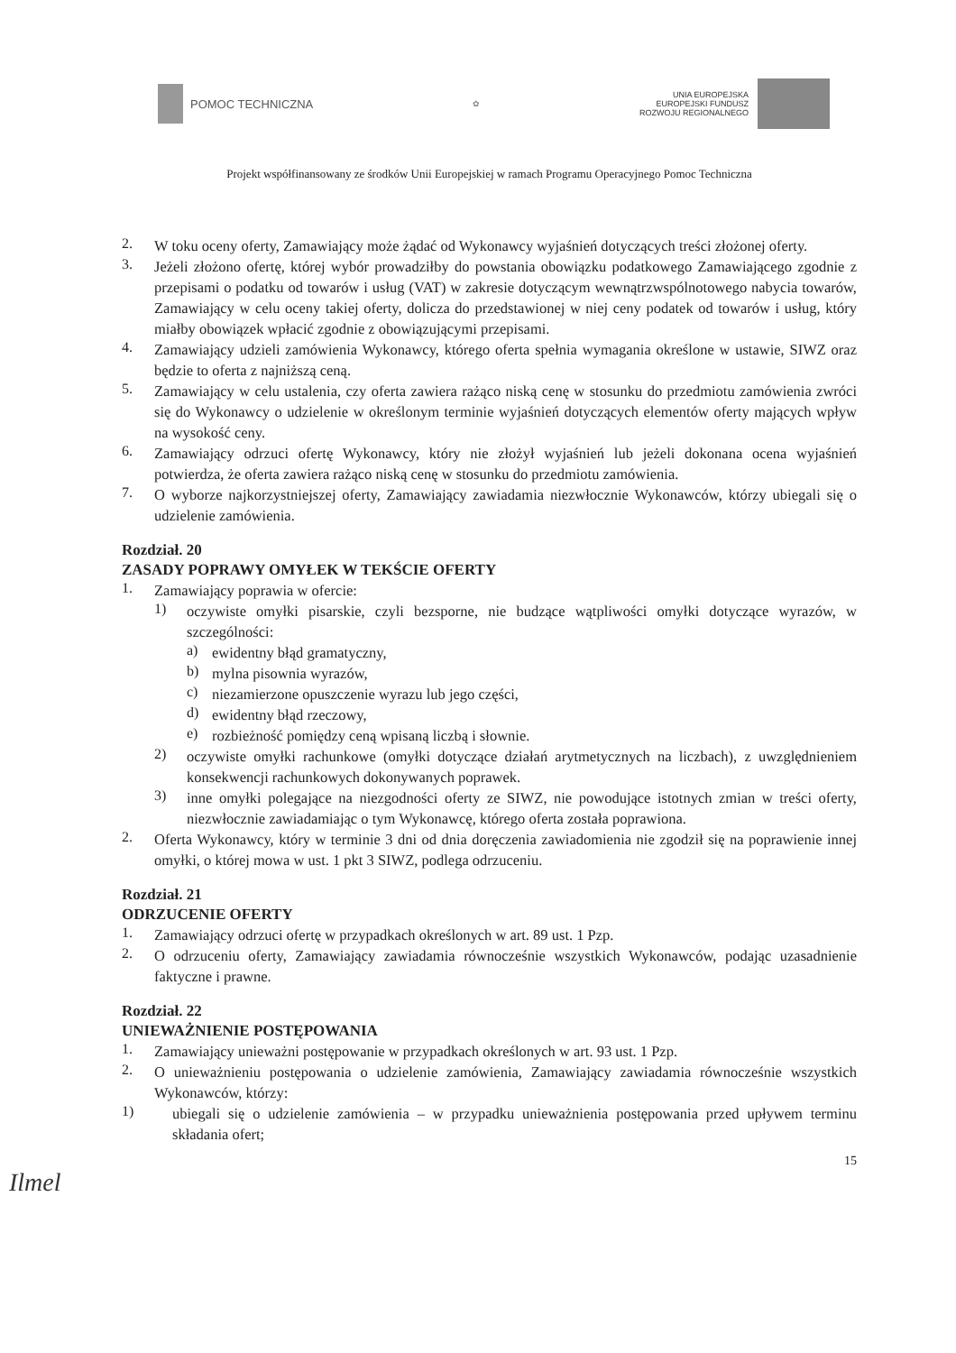POMOC TECHNICZNA
✿
UNIA EUROPEJSKA
EUROPEJSKI FUNDUSZ
ROZWOJU REGIONALNEGO
Projekt współfinansowany ze środków Unii Europejskiej w ramach Programu Operacyjnego Pomoc Techniczna
2.
W toku oceny oferty, Zamawiający może żądać od Wykonawcy wyjaśnień dotyczących treści złożonej oferty.
3.
Jeżeli złożono ofertę, której wybór prowadziłby do powstania obowiązku podatkowego Zamawiającego zgodnie z przepisami o podatku od towarów i usług (VAT) w zakresie dotyczącym wewnątrzwspólnotowego nabycia towarów, Zamawiający w celu oceny takiej oferty, dolicza do przedstawionej w niej ceny podatek od towarów i usług, który miałby obowiązek wpłacić zgodnie z obowiązującymi przepisami.
4.
Zamawiający udzieli zamówienia Wykonawcy, którego oferta spełnia wymagania określone w ustawie, SIWZ oraz będzie to oferta z najniższą ceną.
5.
Zamawiający w celu ustalenia, czy oferta zawiera rażąco niską cenę w stosunku do przedmiotu zamówienia zwróci się do Wykonawcy o udzielenie w określonym terminie wyjaśnień dotyczących elementów oferty mających wpływ na wysokość ceny.
6.
Zamawiający odrzuci ofertę Wykonawcy, który nie złożył wyjaśnień lub jeżeli dokonana ocena wyjaśnień potwierdza, że oferta zawiera rażąco niską cenę w stosunku do przedmiotu zamówienia.
7.
O wyborze najkorzystniejszej oferty, Zamawiający zawiadamia niezwłocznie Wykonawców, którzy ubiegali się o udzielenie zamówienia.
Rozdział. 20
ZASADY POPRAWY OMYŁEK W TEKŚCIE OFERTY
1.
Zamawiający poprawia w ofercie:
1)
oczywiste omyłki pisarskie, czyli bezsporne, nie budzące wątpliwości omyłki dotyczące wyrazów, w szczególności:
a)
ewidentny błąd gramatyczny,
b)
mylna pisownia wyrazów,
c)
niezamierzone opuszczenie wyrazu lub jego części,
d)
ewidentny błąd rzeczowy,
e)
rozbieżność pomiędzy ceną wpisaną liczbą i słownie.
2)
oczywiste omyłki rachunkowe (omyłki dotyczące działań arytmetycznych na liczbach), z uwzględnieniem konsekwencji rachunkowych dokonywanych poprawek.
3)
inne omyłki polegające na niezgodności oferty ze SIWZ, nie powodujące istotnych zmian w treści oferty, niezwłocznie zawiadamiając o tym Wykonawcę, którego oferta została poprawiona.
2.
Oferta Wykonawcy, który w terminie 3 dni od dnia doręczenia zawiadomienia nie zgodził się na poprawienie innej omyłki, o której mowa w ust. 1 pkt 3 SIWZ, podlega odrzuceniu.
Rozdział. 21
ODRZUCENIE OFERTY
1.
Zamawiający odrzuci ofertę w przypadkach określonych w art. 89 ust. 1 Pzp.
2.
O odrzuceniu oferty, Zamawiający zawiadamia równocześnie wszystkich Wykonawców, podając uzasadnienie faktyczne i prawne.
Rozdział. 22
UNIEWAŻNIENIE POSTĘPOWANIA
1.
Zamawiający unieważni postępowanie w przypadkach określonych w art. 93 ust. 1 Pzp.
2.
O unieważnieniu postępowania o udzielenie zamówienia, Zamawiający zawiadamia równocześnie wszystkich Wykonawców, którzy:
1)
ubiegali się o udzielenie zamówienia – w przypadku unieważnienia postępowania przed upływem terminu składania ofert;
15
Ilmel